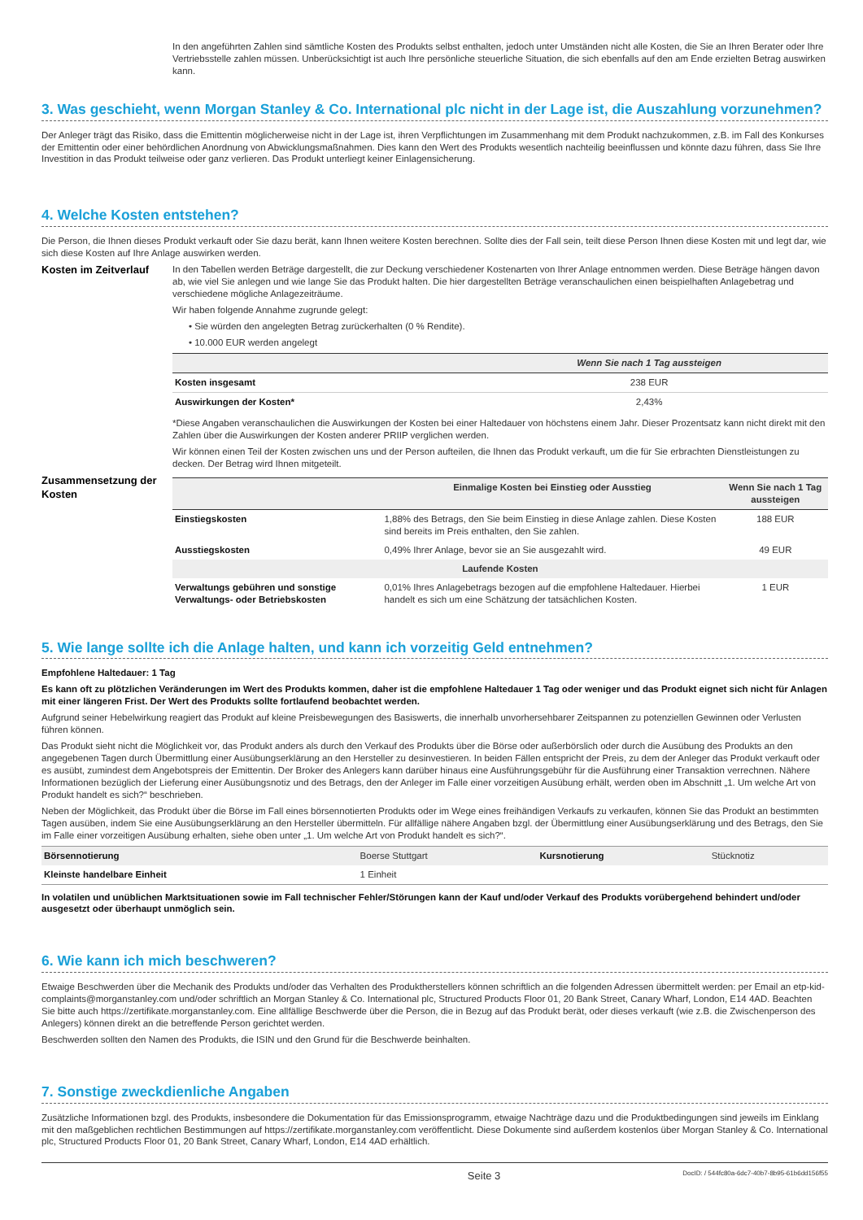In den angeführten Zahlen sind sämtliche Kosten des Produkts selbst enthalten, jedoch unter Umständen nicht alle Kosten, die Sie an Ihren Berater oder Ihre Vertriebsstelle zahlen müssen. Unberücksichtigt ist auch Ihre persönliche steuerliche Situation, die sich ebenfalls auf den am Ende erzielten Betrag auswirken kann.
3. Was geschieht, wenn Morgan Stanley & Co. International plc nicht in der Lage ist, die Auszahlung vorzunehmen?
Der Anleger trägt das Risiko, dass die Emittentin möglicherweise nicht in der Lage ist, ihren Verpflichtungen im Zusammenhang mit dem Produkt nachzukommen, z.B. im Fall des Konkurses der Emittentin oder einer behördlichen Anordnung von Abwicklungsmaßnahmen. Dies kann den Wert des Produkts wesentlich nachteilig beeinflussen und könnte dazu führen, dass Sie Ihre Investition in das Produkt teilweise oder ganz verlieren. Das Produkt unterliegt keiner Einlagensicherung.
4. Welche Kosten entstehen?
Die Person, die Ihnen dieses Produkt verkauft oder Sie dazu berät, kann Ihnen weitere Kosten berechnen. Sollte dies der Fall sein, teilt diese Person Ihnen diese Kosten mit und legt dar, wie sich diese Kosten auf Ihre Anlage auswirken werden.
Kosten im Zeitverlauf
In den Tabellen werden Beträge dargestellt, die zur Deckung verschiedener Kostenarten von Ihrer Anlage entnommen werden. Diese Beträge hängen davon ab, wie viel Sie anlegen und wie lange Sie das Produkt halten. Die hier dargestellten Beträge veranschaulichen einen beispielhaften Anlagebetrag und verschiedene mögliche Anlagezeiträume.
Wir haben folgende Annahme zugrunde gelegt:
• Sie würden den angelegten Betrag zurückerhalten (0 % Rendite).
• 10.000 EUR werden angelegt
| | Wenn Sie nach 1 Tag aussteigen |
| --- | --- |
| Kosten insgesamt | 238 EUR |
| Auswirkungen der Kosten* | 2,43% |
*Diese Angaben veranschaulichen die Auswirkungen der Kosten bei einer Haltedauer von höchstens einem Jahr. Dieser Prozentsatz kann nicht direkt mit den Zahlen über die Auswirkungen der Kosten anderer PRIIP verglichen werden.
Wir können einen Teil der Kosten zwischen uns und der Person aufteilen, die Ihnen das Produkt verkauft, um die für Sie erbrachten Dienstleistungen zu decken. Der Betrag wird Ihnen mitgeteilt.
Zusammensetzung der Kosten
| | Einmalige Kosten bei Einstieg oder Ausstieg | Wenn Sie nach 1 Tag aussteigen |
| --- | --- | --- |
| Einstiegskosten | 1,88% des Betrags, den Sie beim Einstieg in diese Anlage zahlen. Diese Kosten sind bereits im Preis enthalten, den Sie zahlen. | 188 EUR |
| Ausstiegskosten | 0,49% Ihrer Anlage, bevor sie an Sie ausgezahlt wird. | 49 EUR |
| Laufende Kosten | | |
| Verwaltungs gebühren und sonstige Verwaltungs- oder Betriebskosten | 0,01% Ihres Anlagebetrags bezogen auf die empfohlene Haltedauer. Hierbei handelt es sich um eine Schätzung der tatsächlichen Kosten. | 1 EUR |
5. Wie lange sollte ich die Anlage halten, und kann ich vorzeitig Geld entnehmen?
Empfohlene Haltedauer: 1 Tag
Es kann oft zu plötzlichen Veränderungen im Wert des Produkts kommen, daher ist die empfohlene Haltedauer 1 Tag oder weniger und das Produkt eignet sich nicht für Anlagen mit einer längeren Frist. Der Wert des Produkts sollte fortlaufend beobachtet werden.
Aufgrund seiner Hebelwirkung reagiert das Produkt auf kleine Preisbewegungen des Basiswerts, die innerhalb unvorhersehbarer Zeitspannen zu potenziellen Gewinnen oder Verlusten führen können.
Das Produkt sieht nicht die Möglichkeit vor, das Produkt anders als durch den Verkauf des Produkts über die Börse oder außerbörslich oder durch die Ausübung des Produkts an den angegebenen Tagen durch Übermittlung einer Ausübungserklärung an den Hersteller zu desinvestieren. In beiden Fällen entspricht der Preis, zu dem der Anleger das Produkt verkauft oder es ausübt, zumindest dem Angebotspreis der Emittentin. Der Broker des Anlegers kann darüber hinaus eine Ausführungsgebühr für die Ausführung einer Transaktion verrechnen. Nähere Informationen bezüglich der Lieferung einer Ausübungsnotiz und des Betrags, den der Anleger im Falle einer vorzeitigen Ausübung erhält, werden oben im Abschnitt „1. Um welche Art von Produkt handelt es sich?“ beschrieben.
Neben der Möglichkeit, das Produkt über die Börse im Fall eines börsennotierten Produkts oder im Wege eines freihändigen Verkaufs zu verkaufen, können Sie das Produkt an bestimmten Tagen ausüben, indem Sie eine Ausübungserklärung an den Hersteller übermitteln. Für allfällige nähere Angaben bzgl. der Übermittlung einer Ausübungserklärung und des Betrags, den Sie im Falle einer vorzeitigen Ausübung erhalten, siehe oben unter „1. Um welche Art von Produkt handelt es sich?“.
| Börsennotierung | Boerse Stuttgart | Kursnotierung | Stücknotiz |
| Kleinste handelbare Einheit | 1 Einheit | | |
In volatilen und unüblichen Marktsituationen sowie im Fall technischer Fehler/Störungen kann der Kauf und/oder Verkauf des Produkts vorübergehend behindert und/oder ausgesetzt oder überhaupt unmöglich sein.
6. Wie kann ich mich beschweren?
Etwaige Beschwerden über die Mechanik des Produkts und/oder das Verhalten des Produktherstellers können schriftlich an die folgenden Adressen übermittelt werden: per Email an etp-kid-complaints@morganstanley.com und/oder schriftlich an Morgan Stanley & Co. International plc, Structured Products Floor 01, 20 Bank Street, Canary Wharf, London, E14 4AD. Beachten Sie bitte auch https://zertifikate.morganstanley.com. Eine allfällige Beschwerde über die Person, die in Bezug auf das Produkt berät, oder dieses verkauft (wie z.B. die Zwischenperson des Anlegers) können direkt an die betreffende Person gerichtet werden.
Beschwerden sollten den Namen des Produkts, die ISIN und den Grund für die Beschwerde beinhalten.
7. Sonstige zweckdienliche Angaben
Zusätzliche Informationen bzgl. des Produkts, insbesondere die Dokumentation für das Emissionsprogramm, etwaige Nachträge dazu und die Produktbedingungen sind jeweils im Einklang mit den maßgeblichen rechtlichen Bestimmungen auf https://zertifikate.morganstanley.com veröffentlicht. Diese Dokumente sind außerdem kostenlos über Morgan Stanley & Co. International plc, Structured Products Floor 01, 20 Bank Street, Canary Wharf, London, E14 4AD erhältlich.
Seite 3 DocID: / 544fc80a-6dc7-40b7-8b95-61b6dd156f55